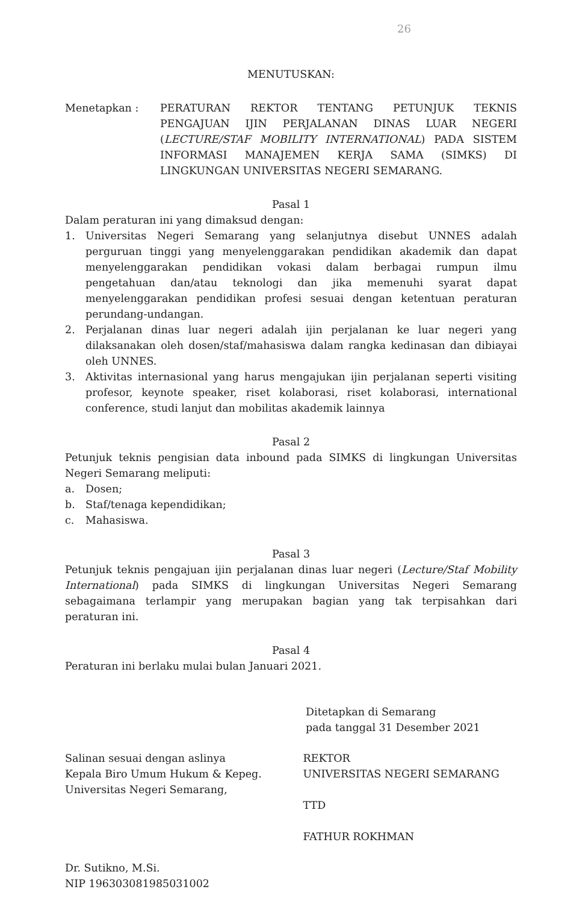26
MENUTUSKAN:
Menetapkan : PERATURAN REKTOR TENTANG PETUNJUK TEKNIS PENGAJUAN IJIN PERJALANAN DINAS LUAR NEGERI (LECTURE/STAF MOBILITY INTERNATIONAL) PADA SISTEM INFORMASI MANAJEMEN KERJA SAMA (SIMKS) DI LINGKUNGAN UNIVERSITAS NEGERI SEMARANG.
Pasal 1
Dalam peraturan ini yang dimaksud dengan:
1. Universitas Negeri Semarang yang selanjutnya disebut UNNES adalah perguruan tinggi yang menyelenggarakan pendidikan akademik dan dapat menyelenggarakan pendidikan vokasi dalam berbagai rumpun ilmu pengetahuan dan/atau teknologi dan jika memenuhi syarat dapat menyelenggarakan pendidikan profesi sesuai dengan ketentuan peraturan perundang-undangan.
2. Perjalanan dinas luar negeri adalah ijin perjalanan ke luar negeri yang dilaksanakan oleh dosen/staf/mahasiswa dalam rangka kedinasan dan dibiayai oleh UNNES.
3. Aktivitas internasional yang harus mengajukan ijin perjalanan seperti visiting profesor, keynote speaker, riset kolaborasi, riset kolaborasi, international conference, studi lanjut dan mobilitas akademik lainnya
Pasal 2
Petunjuk teknis pengisian data inbound pada SIMKS di lingkungan Universitas Negeri Semarang meliputi:
a. Dosen;
b. Staf/tenaga kependidikan;
c. Mahasiswa.
Pasal 3
Petunjuk teknis pengajuan ijin perjalanan dinas luar negeri (Lecture/Staf Mobility International) pada SIMKS di lingkungan Universitas Negeri Semarang sebagaimana terlampir yang merupakan bagian yang tak terpisahkan dari peraturan ini.
Pasal 4
Peraturan ini berlaku mulai bulan Januari 2021.
Ditetapkan di Semarang
pada tanggal 31 Desember 2021
Salinan sesuai dengan aslinya
Kepala Biro Umum Hukum & Kepeg.
Universitas Negeri Semarang,
Dr. Sutikno, M.Si.
NIP 196303081985031002
REKTOR
UNIVERSITAS NEGERI SEMARANG
TTD
FATHUR ROKHMAN